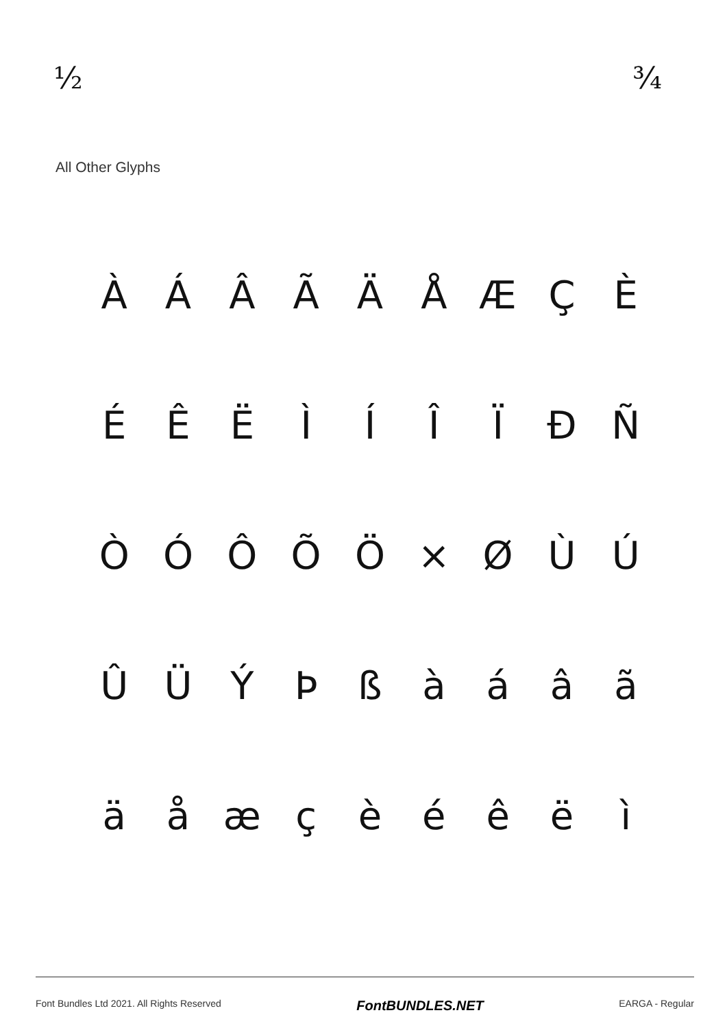½ ¾
All Other Glyphs
ÀÁÂÃÄÅÆÇÈ
ÉÊËÌÍÎÏÐÑ
ÒÓÔÕÖ × ØÙÚ
ÛÜÝÞßàáâã
äåæçèéêëì
Font Bundles Ltd 2021. All Rights Reserved FontBUNDLES.NET EARGA - Regular